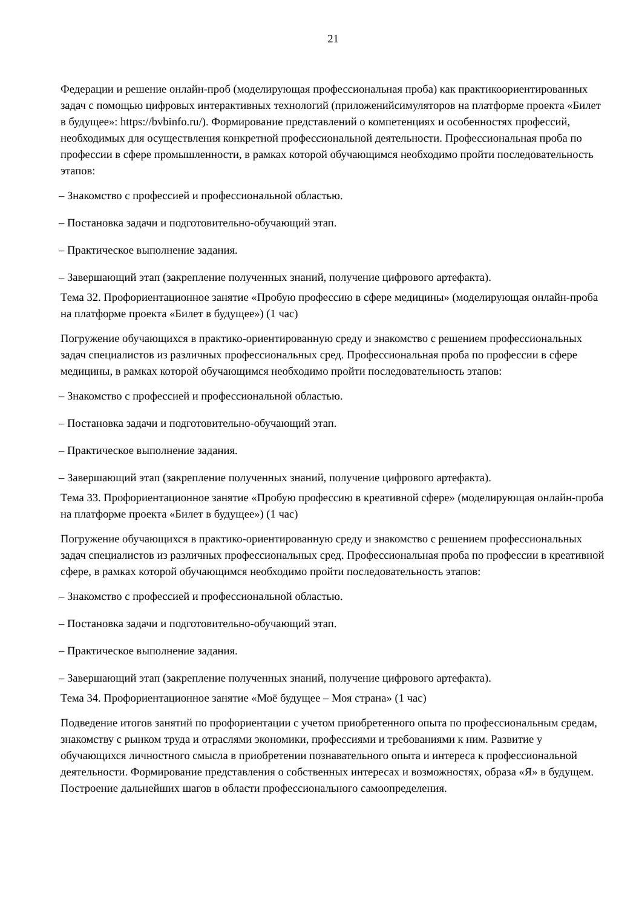21
Федерации и решение онлайн-проб (моделирующая профессиональная проба) как практикоориентированных задач с помощью цифровых интерактивных технологий (приложенийсимуляторов на платформе проекта «Билет в будущее»: https://bvbinfo.ru/). Формирование представлений о компетенциях и особенностях профессий, необходимых для осуществления конкретной профессиональной деятельности. Профессиональная проба по профессии в сфере промышленности, в рамках которой обучающимся необходимо пройти последовательность этапов:
– Знакомство с профессией и профессиональной областью.
– Постановка задачи и подготовительно-обучающий этап.
– Практическое выполнение задания.
– Завершающий этап (закрепление полученных знаний, получение цифрового артефакта).
Тема 32. Профориентационное занятие «Пробую профессию в сфере медицины» (моделирующая онлайн-проба на платформе проекта «Билет в будущее») (1 час)
Погружение обучающихся в практико-ориентированную среду и знакомство с решением профессиональных задач специалистов из различных профессиональных сред. Профессиональная проба по профессии в сфере медицины, в рамках которой обучающимся необходимо пройти последовательность этапов:
– Знакомство с профессией и профессиональной областью.
– Постановка задачи и подготовительно-обучающий этап.
– Практическое выполнение задания.
– Завершающий этап (закрепление полученных знаний, получение цифрового артефакта).
Тема 33. Профориентационное занятие «Пробую профессию в креативной сфере» (моделирующая онлайн-проба на платформе проекта «Билет в будущее») (1 час)
Погружение обучающихся в практико-ориентированную среду и знакомство с решением профессиональных задач специалистов из различных профессиональных сред. Профессиональная проба по профессии в креативной сфере, в рамках которой обучающимся необходимо пройти последовательность этапов:
– Знакомство с профессией и профессиональной областью.
– Постановка задачи и подготовительно-обучающий этап.
– Практическое выполнение задания.
– Завершающий этап (закрепление полученных знаний, получение цифрового артефакта).
Тема 34. Профориентационное занятие «Моё будущее – Моя страна» (1 час)
Подведение итогов занятий по профориентации с учетом приобретенного опыта по профессиональным средам, знакомству с рынком труда и отраслями экономики, профессиями и требованиями к ним. Развитие у обучающихся личностного смысла в приобретении познавательного опыта и интереса к профессиональной деятельности. Формирование представления о собственных интересах и возможностях, образа «Я» в будущем. Построение дальнейших шагов в области профессионального самоопределения.